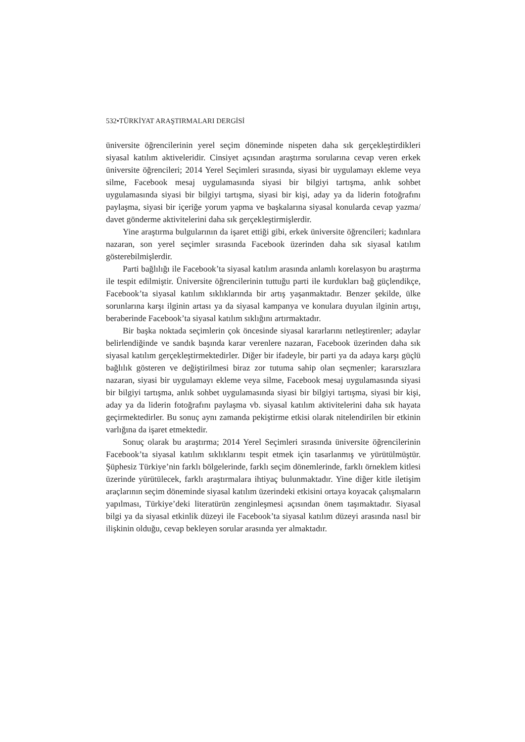532•TÜRKİYAT ARAŞTIRMALARI DERGİSİ
üniversite öğrencilerinin yerel seçim döneminde nispeten daha sık gerçekleştirdikleri siyasal katılım aktiveleridir. Cinsiyet açısından araştırma sorularına cevap veren erkek üniversite öğrencileri; 2014 Yerel Seçimleri sırasında, siyasi bir uygulamayı ekleme veya silme, Facebook mesaj uygulamasında siyasi bir bilgiyi tartışma, anlık sohbet uygulamasında siyasi bir bilgiyi tartışma, siyasi bir kişi, aday ya da liderin fotoğrafını paylaşma, siyasi bir içeriğe yorum yapma ve başkalarına siyasal konularda cevap yazma/ davet gönderme aktivitelerini daha sık gerçekleştirmişlerdir.
Yine araştırma bulgularının da işaret ettiği gibi, erkek üniversite öğrencileri; kadınlara nazaran, son yerel seçimler sırasında Facebook üzerinden daha sık siyasal katılım gösterebilmişlerdir.
Parti bağlılığı ile Facebook’ta siyasal katılım arasında anlamlı korelasyon bu araştırma ile tespit edilmiştir. Üniversite öğrencilerinin tuttuğu parti ile kurdukları bağ güçlendikçe, Facebook’ta siyasal katılım sıklıklarında bir artış yaşanmaktadır. Benzer şekilde, ülke sorunlarına karşı ilginin artası ya da siyasal kampanya ve konulara duyulan ilginin artışı, beraberinde Facebook’ta siyasal katılım sıklığını artırmaktadır.
Bir başka noktada seçimlerin çok öncesinde siyasal kararlarını netleştirenler; adaylar belirlendiğinde ve sandık başında karar verenlere nazaran, Facebook üzerinden daha sık siyasal katılım gerçekleştirmektedirler. Diğer bir ifadeyle, bir parti ya da adaya karşı güçlü bağlılık gösteren ve değiştirilmesi biraz zor tutuma sahip olan seçmenler; kararsızlara nazaran, siyasi bir uygulamayı ekleme veya silme, Facebook mesaj uygulamasında siyasi bir bilgiyi tartışma, anlık sohbet uygulamasında siyasi bir bilgiyi tartışma, siyasi bir kişi, aday ya da liderin fotoğrafını paylaşma vb. siyasal katılım aktivitelerini daha sık hayata geçirmektedirler. Bu sonuç aynı zamanda pekiştirme etkisi olarak nitelendirilen bir etkinin varlığına da işaret etmektedir.
Sonuç olarak bu araştırma; 2014 Yerel Seçimleri sırasında üniversite öğrencilerinin Facebook’ta siyasal katılım sıklıklarını tespit etmek için tasarlanmış ve yürütülmüştür. Şüphesiz Türkiye’nin farklı bölgelerinde, farklı seçim dönemlerinde, farklı örneklem kitlesi üzerinde yürütülecek, farklı araştırmalara ihtiyaç bulunmaktadır. Yine diğer kitle iletişim araçlarının seçim döneminde siyasal katılım üzerindeki etkisini ortaya koyacak çalışmaların yapılması, Türkiye’deki literatürün zenginleşmesi açısından önem taşımaktadır. Siyasal bilgi ya da siyasal etkinlik düzeyi ile Facebook’ta siyasal katılım düzeyi arasında nasıl bir ilişkinin olduğu, cevap bekleyen sorular arasında yer almaktadır.